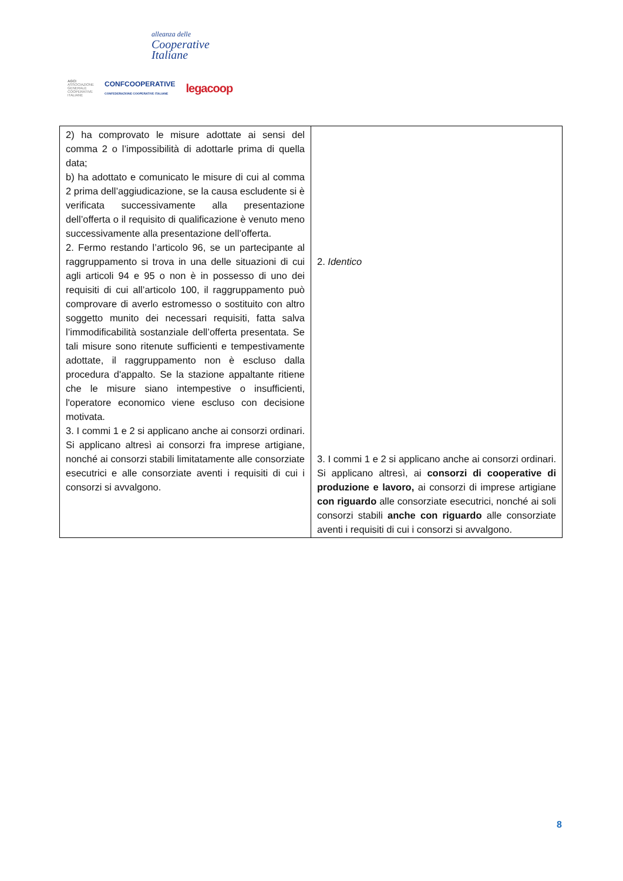alleanza delle
Cooperative
Italiane
AGCI
ASSOCIAZIONE
GENERALE
COOPERATIVE
ITALIANE
CONFCOOPERATIVE
CONFEDERAZIONE COOPERATIVE ITALIANE
legacoop
| 2) ha comprovato le misure adottate ai sensi del comma 2 o l’impossibilità di adottarle prima di quella data; b) ha adottato e comunicato le misure di cui al comma 2 prima dell’aggiudicazione, se la causa escludente si è verificata successivamente alla presentazione dell’offerta o il requisito di qualificazione è venuto meno successivamente alla presentazione dell’offerta. 2. Fermo restando l’articolo 96, se un partecipante al raggruppamento si trova in una delle situazioni di cui agli articoli 94 e 95 o non è in possesso di uno dei requisiti di cui all’articolo 100, il raggruppamento può comprovare di averlo estromesso o sostituito con altro soggetto munito dei necessari requisiti, fatta salva l’immodificabilità sostanziale dell’offerta presentata. Se tali misure sono ritenute sufficienti e tempestivamente adottate, il raggruppamento non è escluso dalla procedura d'appalto. Se la stazione appaltante ritiene che le misure siano intempestive o insufficienti, l'operatore economico viene escluso con decisione motivata. 3. I commi 1 e 2 si applicano anche ai consorzi ordinari. Si applicano altresì ai consorzi fra imprese artigiane, nonché ai consorzi stabili limitatamente alle consorziate esecutrici e alle consorziate aventi i requisiti di cui i consorzi si avvalgono. | 2. Identico 3. I commi 1 e 2 si applicano anche ai consorzi ordinari. Si applicano altresì, ai consorzi di cooperative di produzione e lavoro, ai consorzi di imprese artigiane con riguardo alle consorziate esecutrici, nonché ai soli consorzi stabili anche con riguardo alle consorziate aventi i requisiti di cui i consorzi si avvalgono. |
8